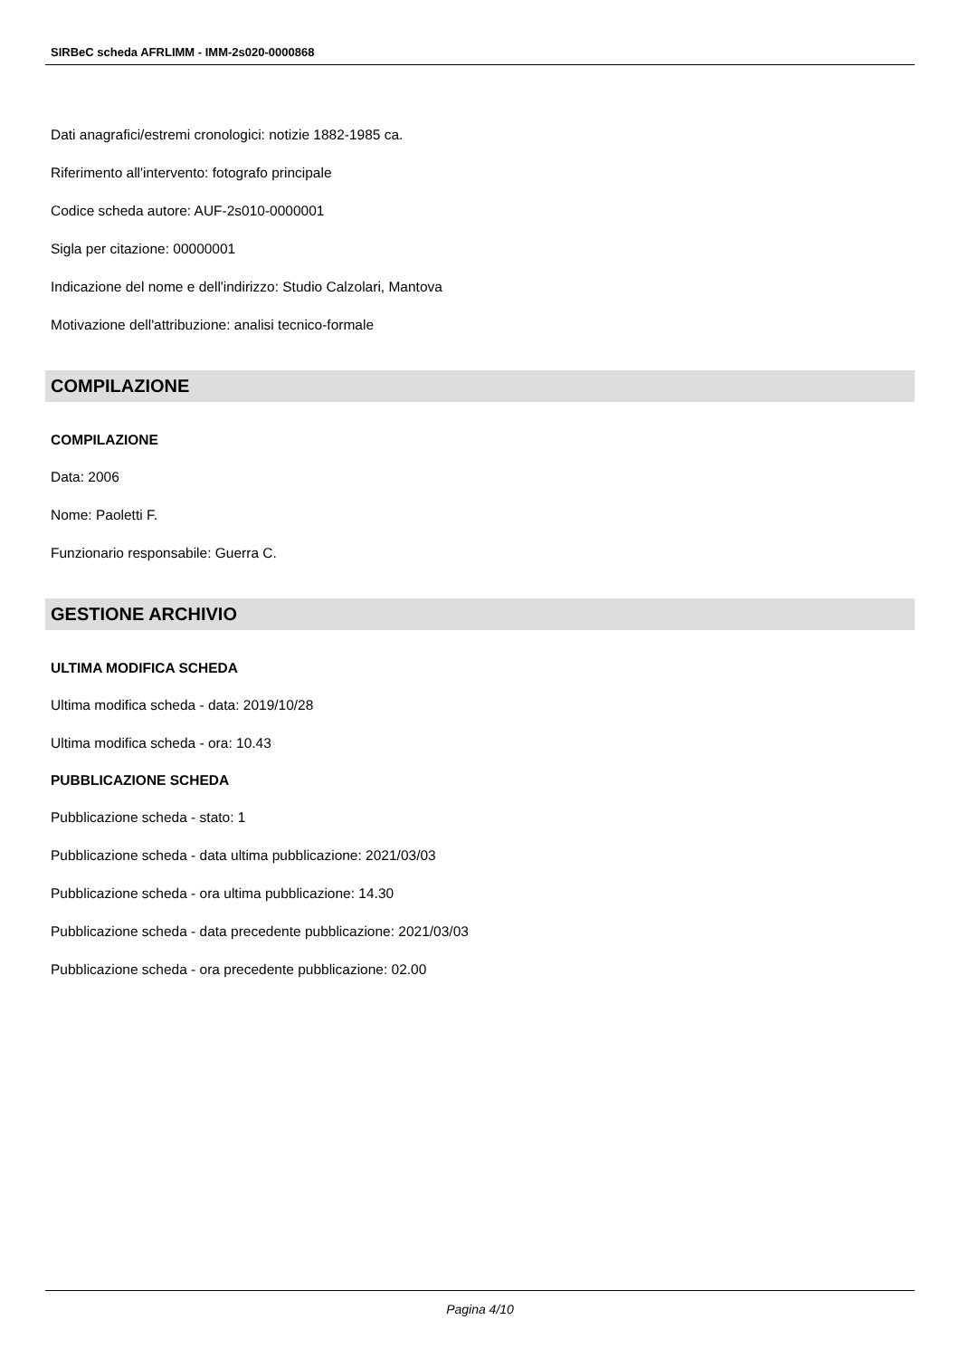SIRBeC scheda AFRLIMM - IMM-2s020-0000868
Dati anagrafici/estremi cronologici: notizie 1882-1985 ca.
Riferimento all'intervento: fotografo principale
Codice scheda autore: AUF-2s010-0000001
Sigla per citazione: 00000001
Indicazione del nome e dell'indirizzo: Studio Calzolari, Mantova
Motivazione dell'attribuzione: analisi tecnico-formale
COMPILAZIONE
COMPILAZIONE
Data: 2006
Nome: Paoletti F.
Funzionario responsabile: Guerra C.
GESTIONE ARCHIVIO
ULTIMA MODIFICA SCHEDA
Ultima modifica scheda - data: 2019/10/28
Ultima modifica scheda - ora: 10.43
PUBBLICAZIONE SCHEDA
Pubblicazione scheda - stato: 1
Pubblicazione scheda - data ultima pubblicazione: 2021/03/03
Pubblicazione scheda - ora ultima pubblicazione: 14.30
Pubblicazione scheda - data precedente pubblicazione: 2021/03/03
Pubblicazione scheda - ora precedente pubblicazione: 02.00
Pagina 4/10